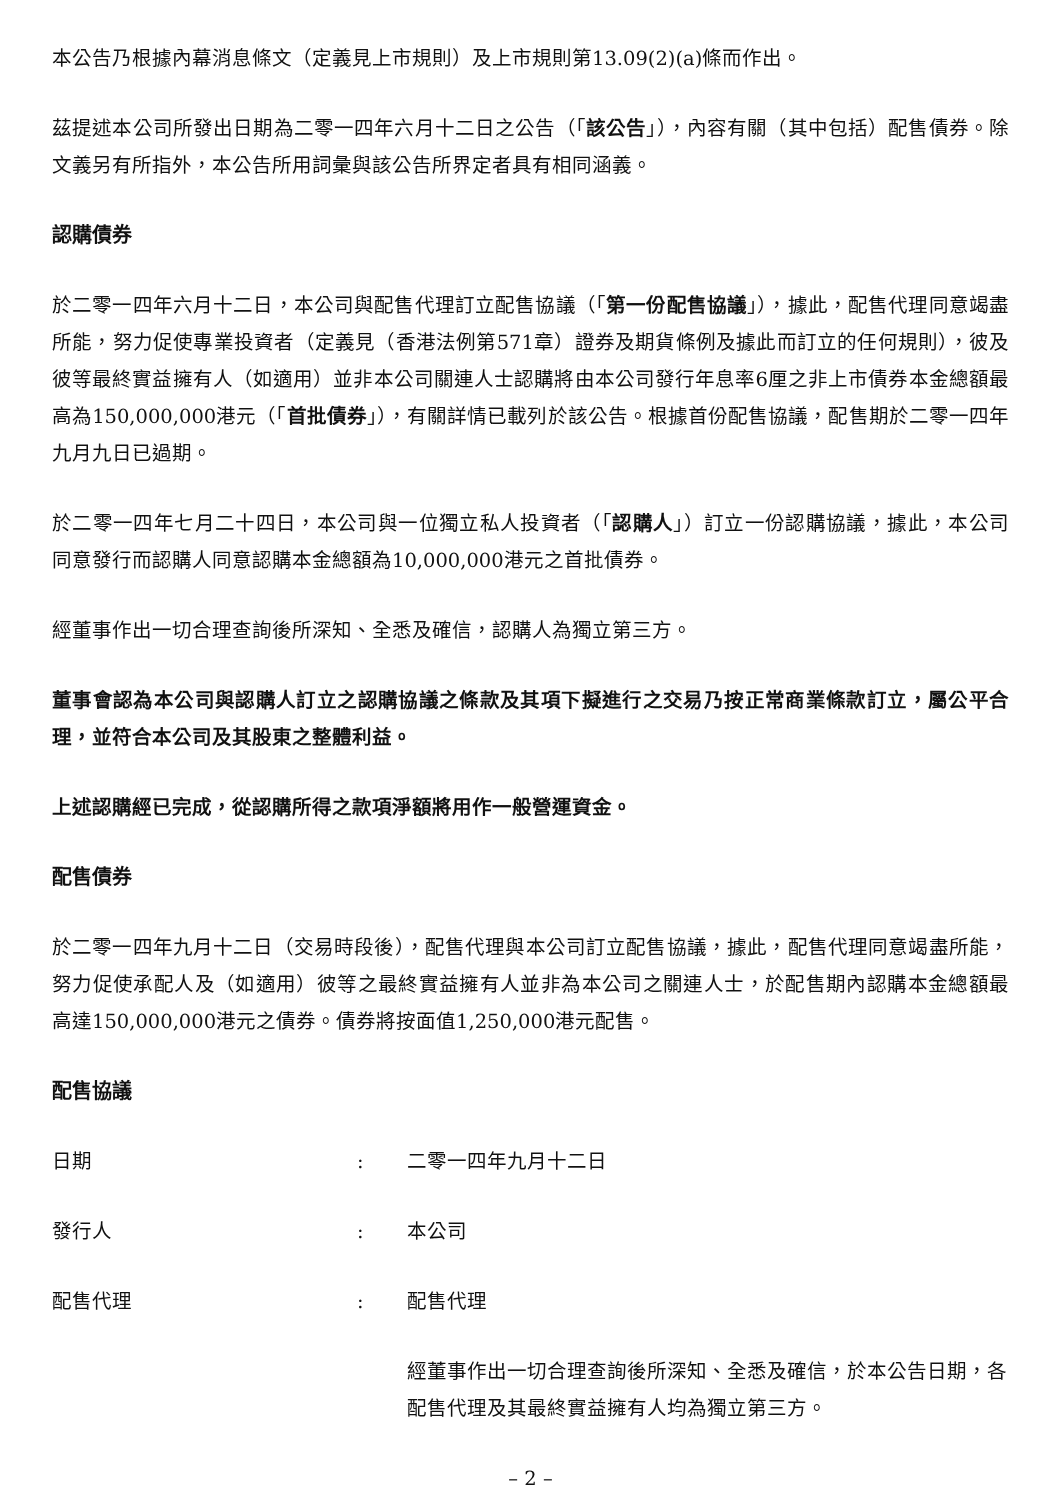本公告乃根據內幕消息條文（定義見上市規則）及上市規則第13.09(2)(a)條而作出。
茲提述本公司所發出日期為二零一四年六月十二日之公告（「該公告」），內容有關（其中包括）配售債券。除文義另有所指外，本公告所用詞彙與該公告所界定者具有相同涵義。
認購債券
於二零一四年六月十二日，本公司與配售代理訂立配售協議（「第一份配售協議」），據此，配售代理同意竭盡所能，努力促使專業投資者（定義見（香港法例第571章）證券及期貨條例及據此而訂立的任何規則），彼及彼等最終實益擁有人（如適用）並非本公司關連人士認購將由本公司發行年息率6厘之非上市債券本金總額最高為150,000,000港元（「首批債券」），有關詳情已載列於該公告。根據首份配售協議，配售期於二零一四年九月九日已過期。
於二零一四年七月二十四日，本公司與一位獨立私人投資者（「認購人」）訂立一份認購協議，據此，本公司同意發行而認購人同意認購本金總額為10,000,000港元之首批債券。
經董事作出一切合理查詢後所深知、全悉及確信，認購人為獨立第三方。
董事會認為本公司與認購人訂立之認購協議之條款及其項下擬進行之交易乃按正常商業條款訂立，屬公平合理，並符合本公司及其股東之整體利益。
上述認購經已完成，從認購所得之款項淨額將用作一般營運資金。
配售債券
於二零一四年九月十二日（交易時段後），配售代理與本公司訂立配售協議，據此，配售代理同意竭盡所能，努力促使承配人及（如適用）彼等之最終實益擁有人並非為本公司之關連人士，於配售期內認購本金總額最高達150,000,000港元之債券。債券將按面值1,250,000港元配售。
配售協議
日期 : 二零一四年九月十二日
發行人 : 本公司
配售代理 : 配售代理
經董事作出一切合理查詢後所深知、全悉及確信，於本公告日期，各配售代理及其最終實益擁有人均為獨立第三方。
– 2 –